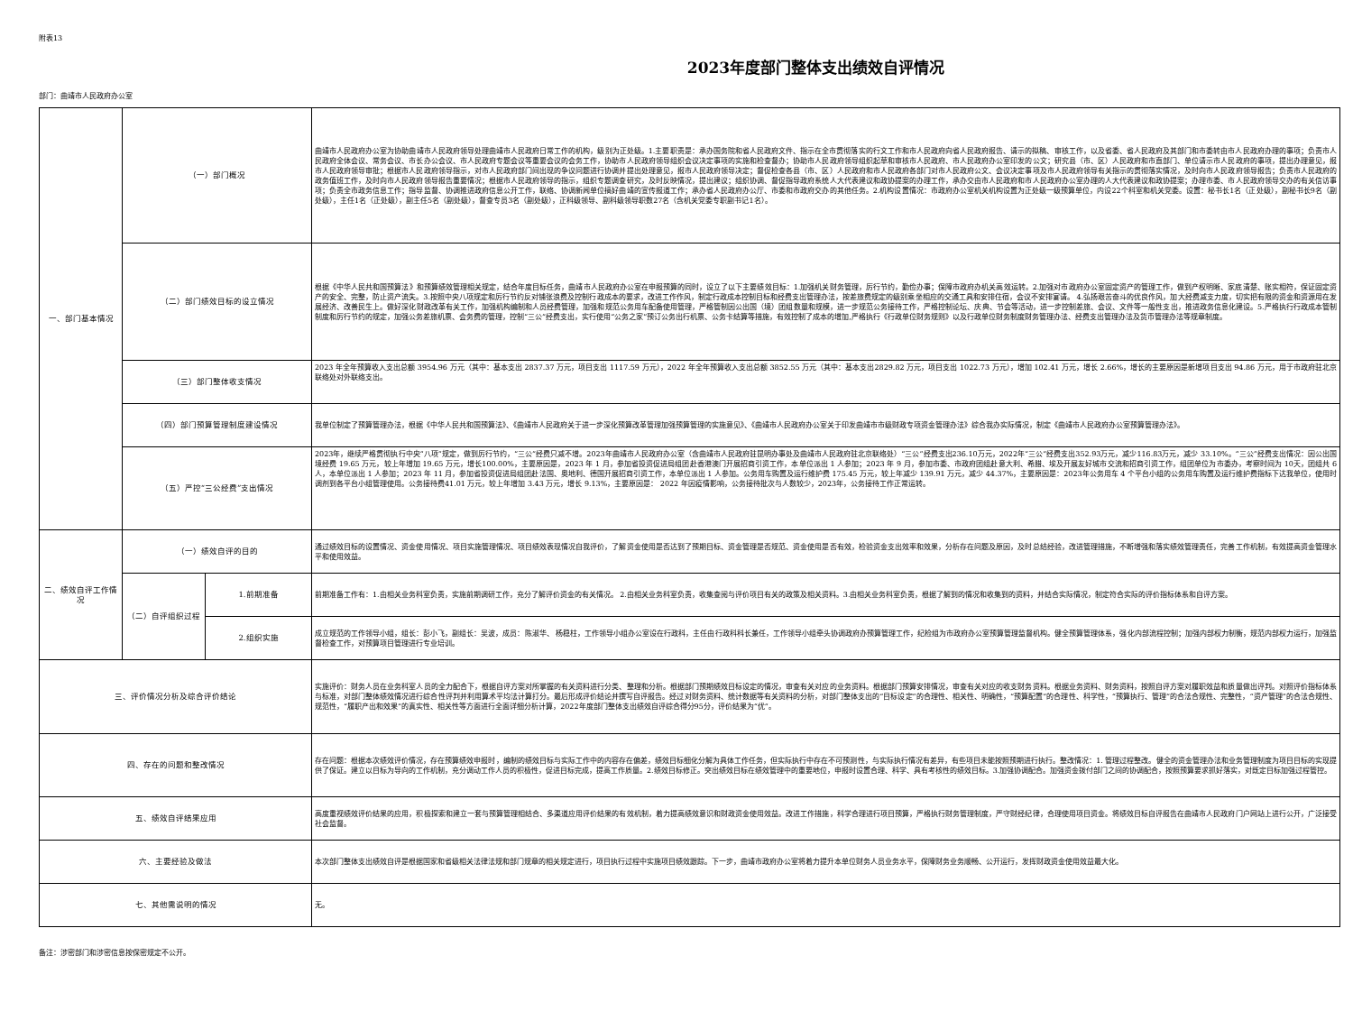附表13
2023年度部门整体支出绩效自评情况
部门：曲靖市人民政府办公室
| 一、部门基本情况 | （一）部门概况 | | 曲靖市人民政府办公室为协助曲靖市人民政府领导处理曲靖市人民政府日常工作的机构，级别为正处级。1.主要职责是：承办国务院和省人民政府文件、指示在全市贯彻落实的行文工作和市人民政府向省人民政府报告、请示的拟稿、审核工作，以及省委、省人民政府及其部门和市委转由市人民政府办理的事项；负责市人民政府全体会议、常务会议、市长办公会议、市人民政府专题会议等重要会议的会务工作，协助市人民政府领导组织会议决定事项的实施和检查督办；协助市人民政府领导组织起草和审核市人民政府、市人民政府办公室印发的公文；研究县（市、区）人民政府和市直部门、单位请示市人民政府的事项，提出办理意见，报市人民政府领导审批；根据市人民政府领导指示，对市人民政府部门间出现的争议问题进行协调并提出处理意见，报市人民政府领导决定；督促检查各县（市、区）人民政府和市人民政府各部门对市人民政府公文、会议决定事项及市人民政府领导有关指示的贯彻落实情况，及时向市人民政府领导报告；负责市人民政府的政务值班工作，及时向市人民政府领导报告重要情况；根据市人民政府领导的指示，组织专题调查研究，及时反映情况，提出建议；组织协调、督促指导政府系统人大代表建议和政协提案的办理工作，承办交由市人民政府和市人民政府办公室办理的人大代表建议和政协提案；办理市委、市人民政府领导交办的有关信访事项；负责全市政务信息工作；指导监督、协调推进政府信息公开工作，联络、协调新闻单位搞好曲靖的宣传报道工作；承办省人民政府办公厅、市委和市政府交办的其他任务。2.机构设置情况：市政府办公室机关机构设置为正处级一级预算单位，内设22个科室和机关党委。设置：秘书长1名（正处级），副秘书长9名（副处级），主任1名（正处级），副主任5名（副处级），督查专员3名（副处级），正科级领导、副科级领导职数27名（含机关党委专职副书记1名）。 |
| | （二）部门绩效目标的设立情况 | | 根据《中华人民共和国预算法》和预算绩效管理相关规定，结合年度目标任务，曲靖市人民政府办公室在申报预算的同时，设立了以下主要绩效目标：1.加强机关财务管理，厉行节约，勤俭办事；保障市政府办机关高效运转。2.加强对市政府办公室固定资产的管理工作，做到产权明晰、家底清楚、账实相符，保证固定资产的安全、完整，防止资产流失。3.按照中央八项规定和厉行节约反对铺张浪费及控制行政成本的要求，改进工作作风，制定行政成本控制目标和经费支出管理办法，按差旅费规定的级别乘坐相应的交通工具和安排住宿，会议不安排宴请。 4.弘扬艰苦奋斗的优良作风，加大经费减支力度，切实把有限的资金和资源用在发展经济、改善民生上。做好深化财政改革有关工作，加强机构编制和人员经费管理，加强和规范公务用车配备使用管理，严格管制因公出国（境）团组数量和规模，进一步规范公务接待工作，严格控制论坛、庆典、节会等活动，进一步控制差旅、会议、文件等一般性支出，推进政务信息化建设。5.严格执行行政成本管制制度和厉行节约的规定，加强公务差旅机票、会务费的管理，控制“三公”经费支出，实行使用“公务之家”预订公务出行机票、公务卡结算等措施，有效控制了成本的增加,严格执行《行政单位财务规则》以及行政单位财务制度财务管理办法、经费支出管理办法及货币管理办法等规章制度。 |
| | （三）部门整体收支情况 | | 2023 年全年预算收入支出总额 3954.96 万元（其中：基本支出 2837.37 万元，项目支出 1117.59 万元），2022 年全年预算收入支出总额 3852.55 万元（其中：基本支出2829.82 万元，项目支出 1022.73 万元），增加 102.41 万元，增长 2.66%，增长的主要原因是新增项目支出 94.86 万元，用于市政府驻北京联络处对外联络支出。 |
| | （四）部门预算管理制度建设情况 | | 我单位制定了预算管理办法，根据《中华人民共和国预算法》、《曲靖市人民政府关于进一步深化预算改革管理加强预算管理的实施意见》、《曲靖市人民政府办公室关于印发曲靖市市级财政专项资金管理办法》综合我办实际情况，制定《曲靖市人民政府办公室预算管理办法》。 |
| | （五）严控“三公经费”支出情况 | | 2023年，继续严格贯彻执行中央“八项”规定，做到厉行节约，“三公”经费只减不增。2023年曲靖市人民政府办公室（含曲靖市人民政府驻昆明办事处及曲靖市人民政府驻北京联络处）“三公”经费支出236.10万元，2022年“三公”经费支出352.93万元，减少116.83万元，减少 33.10%。“三公”经费支出情况：因公出国境经费 19.65 万元，较上年增加 19.65 万元，增长100.00%，主要原因是，2023 年 1 月，参加省投资促进局组团赴香港澳门开展招商引资工作，本单位派出 1 人参加；2023 年 9 月，参加市委、市政府团组赴意大利、希腊、埃及开展友好城市交流和招商引资工作，组团单位为市委办，考察时间为 10天，团组共 6 人，本单位派出 1 人参加；2023 年 11 月，参加省投资促进局组团赴法国、奥地利、德国开展招商引资工作，本单位派出 1 人参加。公务用车购置及运行维护费 175.45 万元，较上年减少 139.91 万元，减少 44.37%，主要原因是：2023年公务用车 4 个平台小组的公务用车购置及运行维护费指标下达我单位，使用时调剂到各平台小组管理使用。公务接待费41.01 万元，较上年增加 3.43 万元，增长 9.13%，主要原因是： 2022 年因疫情影响，公务接待批次与人数较少，2023年，公务接待工作正常运转。 |
| 二、绩效自评工作情况 | （一）绩效自评的目的 | | 通过绩效目标的设置情况、资金使用情况、项目实施管理情况、项目绩效表现情况自我评价，了解资金使用是否达到了预期目标、资金管理是否规范、资金使用是否有效，检验资金支出效率和效果，分析存在问题及原因，及时总结经验，改进管理措施，不断增强和落实绩效管理责任，完善工作机制，有效提高资金管理水平和使用效益。 |
| | （二）自评组织过程 | 1.前期准备 | 前期准备工作有：1.由相关业务科室负责，实施前期调研工作，充分了解评价资金的有关情况。 2.由相关业务科室负责，收集查阅与评价项目有关的政策及相关资料。3.由相关业务科室负责，根据了解到的情况和收集到的资料，并结合实际情况，制定符合实际的评价指标体系和自评方案。 |
| | | 2.组织实施 | 成立规范的工作领导小组，组长：彭小飞，副组长：吴波，成员：陈淑华、 杨稳柱，工作领导小组办公室设在行政科，主任由行政科科长兼任，工作领导小组牵头协调政府办预算管理工作，纪检组为市政府办公室预算管理监督机构。健全预算管理体系，强化内部流程控制；加强内部权力制衡，规范内部权力运行，加强监督检查工作，对预算项目管理进行专业培训。 |
| 三、评价情况分析及综合评价结论 | | | 实施评价：财务人员在业务科室人员的全力配合下，根据自评方案对所掌握的有关资料进行分类、整理和分析。根据部门预期绩效目标设定的情况，审查有关对应的业务资料。根据部门预算安排情况，审查有关对应的收支财务资料。根据业务资料、财务资料，按照自评方案对履职效益和质量做出评判。对照评价指标体系与标准，对部门整体绩效情况进行综合性评判并利用算术平均法计算打分。最后形成评价结论并撰写自评报告。经过对财务资料、统计数据等有关资料的分析，对部门整体支出的“目标设定”的合理性、相关性、明确性，“预算配置”的合理性、科学性，“预算执行、管理”的合法合规性、完整性，“资产管理”的合法合规性、规范性，“履职产出和效果”的真实性、相关性等方面进行全面详细分析计算，2022年度部门整体支出绩效自评综合得分95分，评价结果为“优”。 |
| 四、存在的问题和整改情况 | | | 存在问题：根据本次绩效评价情况，存在预算绩效申报时，编制的绩效目标与实际工作中的内容存在偏差，绩效目标细化分解为具体工作任务，但实际执行中存在不可预测性，与实际执行情况有差异，有些项目未能按照预期进行执行。整改情况：1. 管理过程整改。健全的资金管理办法和业务管理制度为项目目标的实现提供了保证。建立以目标为导向的工作机制，充分调动工作人员的积极性，促进目标完成，提高工作质量。2.绩效目标修正。突出绩效目标在绩效管理中的重要地位，申报时设置合理、科学、具有考核性的绩效目标。3.加强协调配合。加强资金拨付部门之间的协调配合，按照预算要求抓好落实，对既定目标加强过程管控。 |
| 五、绩效自评结果应用 | | | 高度重视绩效评价结果的应用，积极探索和建立一套与预算管理相结合、多渠道应用评价结果的有效机制，着力提高绩效意识和财政资金使用效益。改进工作措施，科学合理进行项目预算，严格执行财务管理制度，严守财经纪律，合理使用项目资金。将绩效目标自评报告在曲靖市人民政府门户网站上进行公开，广泛接受社会监督。 |
| 六、主要经验及做法 | | | 本次部门整体支出绩效自评是根据国家和省级相关法律法规和部门规章的相关规定进行，项目执行过程中实施项目绩效跟踪。下一步，曲靖市政府办公室将着力提升本单位财务人员业务水平，保障财务业务顺畅、公开运行，发挥财政资金使用效益最大化。 |
| 七、其他需说明的情况 | | | 无。 |
备注：涉密部门和涉密信息按保密规定不公开。